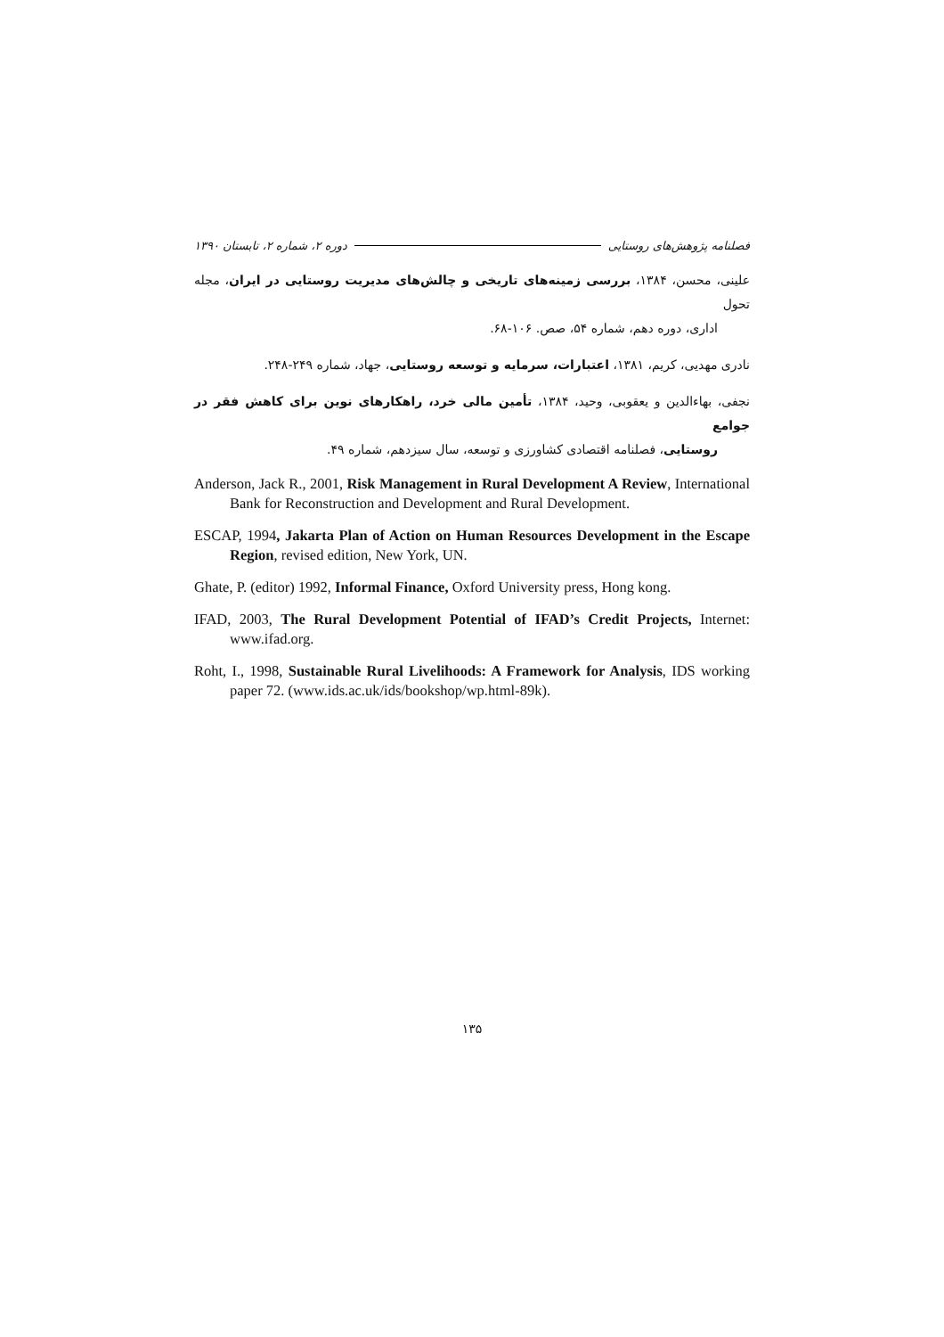فصلنامه پژوهش‌های روستایی دوره ۲، شماره ۲، تابستان ۱۳۹۰
علینی، محسن، ۱۳۸۴، بررسی زمینه‌های تاریخی و چالش‌های مدیریت روستایی در ایران، مجله تحول
اداری، دوره دهم، شماره ۵۴، صص. ۱۰۶-۶۸.
نادری مهدیی، کریم، ۱۳۸۱، اعتبارات، سرمایه و توسعه روستایی، جهاد، شماره ۲۴۹-۲۴۸.
نجفی، بهاءالدین و یعقوبی، وحید، ۱۳۸۴، تأمین مالی خرد، راهکارهای نوین برای کاهش فقر در جوامع
روستایی، فصلنامه اقتصادی کشاورزی و توسعه، سال سیزدهم، شماره ۴۹.
Anderson, Jack R., 2001, Risk Management in Rural Development A Review, International Bank for Reconstruction and Development and Rural Development.
ESCAP, 1994, Jakarta Plan of Action on Human Resources Development in the Escape Region, revised edition, New York, UN.
Ghate, P. (editor) 1992, Informal Finance, Oxford University press, Hong kong.
IFAD, 2003, The Rural Development Potential of IFAD’s Credit Projects, Internet: www.ifad.org.
Roht, I., 1998, Sustainable Rural Livelihoods: A Framework for Analysis, IDS working paper 72. (www.ids.ac.uk/ids/bookshop/wp.html-89k).
۱۳۵